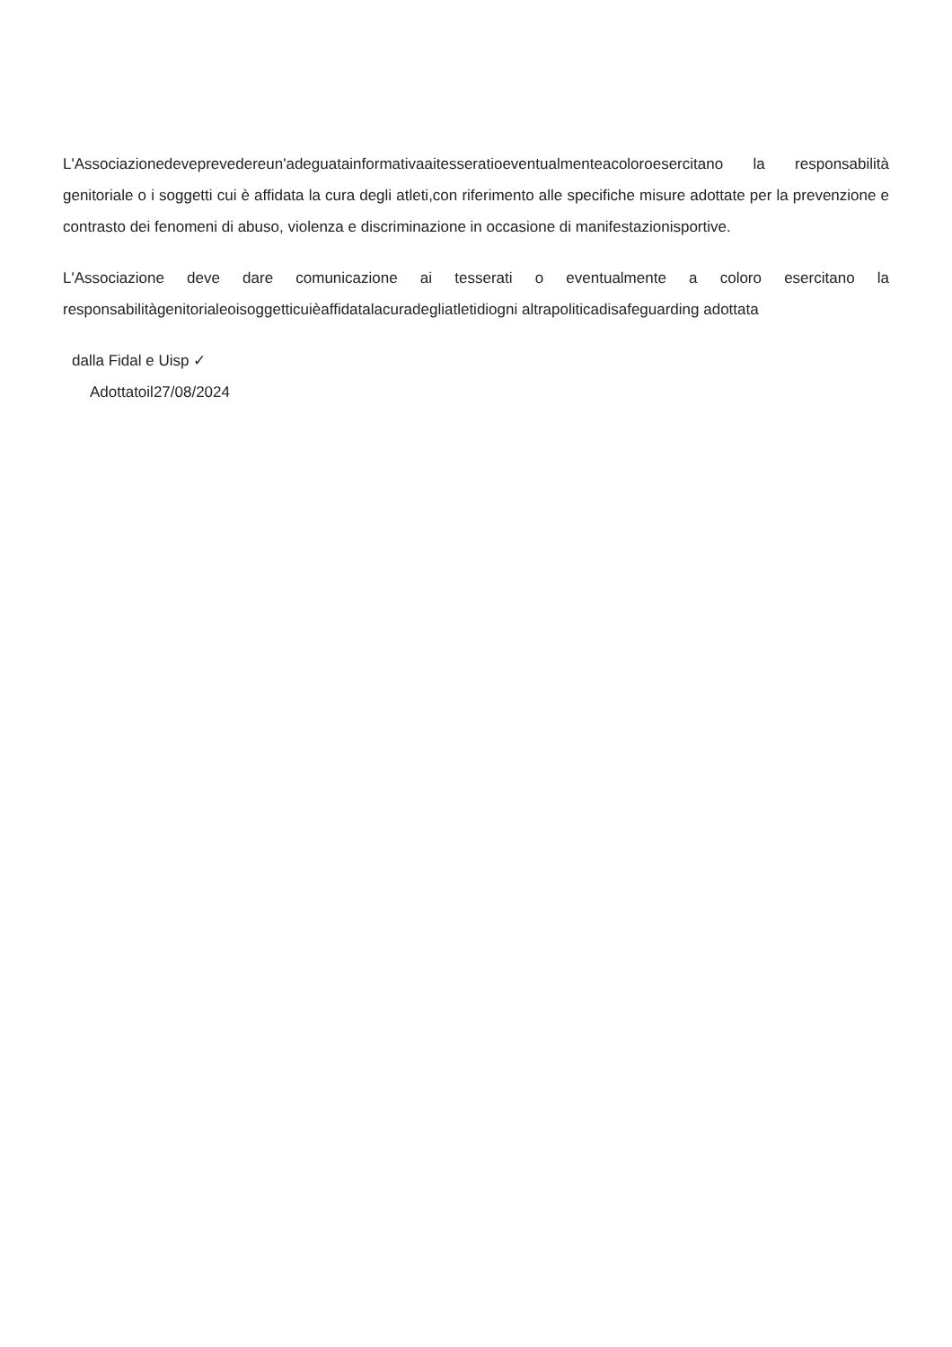L'Associazionedeveprevedereun'adeguatainformativaaitesseratioeventualmenteacoloroesercitano la responsabilità genitoriale o i soggetti cui è affidata la cura degli atleti,con riferimento alle specifiche misure adottate per la prevenzione e contrasto dei fenomeni di abuso, violenza e discriminazione in occasione di manifestazionisportive.
L'Associazione deve dare comunicazione ai tesserati o eventualmente a coloro esercitano la responsabilitàgenitorialeoisoggetticuièaffidatalacuradegliatletidiogni altrapoliticadisafeguarding adottata
dalla Fidal e Uisp ✓
Adottatoil27/08/2024